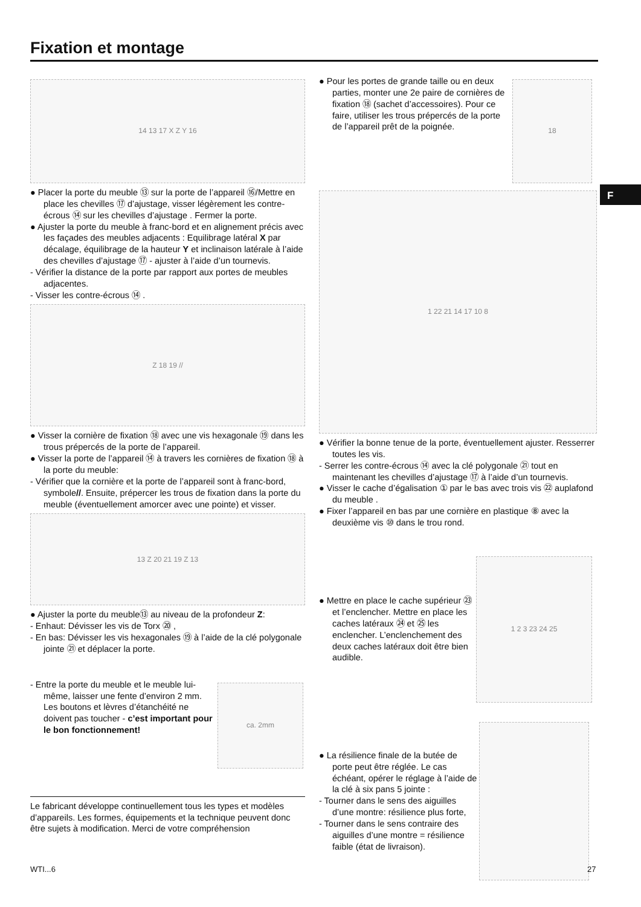Fixation et montage
F
14 13 17 X Z Y 16
● Placer la porte du meuble ⑬ sur la porte de l’appareil ⑯/Mettre en place les chevilles ⑰ d’ajustage, visser légèrement les contre-écrous ⑭ sur les chevilles d’ajustage . Fermer la porte.
● Ajuster la porte du meuble à franc-bord et en alignement précis avec les façades des meubles adjacents : Equilibrage latéral X par décalage, équilibrage de la hauteur Y et inclinaison latérale à l’aide des chevilles d’ajustage ⑰ - ajuster à l’aide d’un tournevis.
- Vérifier la distance de la porte par rapport aux portes de meubles adjacentes.
- Visser les contre-écrous ⑭ .
Z 18 19 //
● Visser la cornière de fixation ⑱ avec une vis hexagonale ⑲ dans les trous prépercés de la porte de l’appareil.
● Visser la porte de l’appareil ⑭ à travers les cornières de fixation ⑱ à la porte du meuble:
- Vérifier que la cornière et la porte de l’appareil sont à franc-bord, symbole//. Ensuite, prépercer les trous de fixation dans la porte du meuble (éventuellement amorcer avec une pointe) et visser.
13 Z 20 21 19 Z 13
● Ajuster la porte du meuble⑬ au niveau de la profondeur Z:
- Enhaut: Dévisser les vis de Torx ⑳ ,
- En bas: Dévisser les vis hexagonales ⑲ à l’aide de la clé polygonale jointe ㉑ et déplacer la porte.
- Entre la porte du meuble et le meuble lui-même, laisser une fente d’environ 2 mm. Les boutons et lèvres d’étanchéité ne doivent pas toucher - c’est important pour le bon fonctionnement!
ca. 2mm
Le fabricant développe continuellement tous les types et modèles d’appareils. Les formes, équipements et la technique peuvent donc être sujets à modification. Merci de votre compréhension
● Pour les portes de grande taille ou en deux parties, monter une 2e paire de cornières de fixation ⑱ (sachet d’accessoires). Pour ce faire, utiliser les trous prépercés de la porte de l’appareil prêt de la poignée.
18
1 22 21 14 17 10 8
● Vérifier la bonne tenue de la porte, éventuellement ajuster. Resserrer toutes les vis.
- Serrer les contre-écrous ⑭ avec la clé polygonale ㉑ tout en maintenant les chevilles d’ajustage ⑰ à l’aide d’un tournevis.
● Visser le cache d’égalisation ① par le bas avec trois vis ㉒ auplafond du meuble .
● Fixer l’appareil en bas par une cornière en plastique ⑧ avec la deuxième vis ⑩ dans le trou rond.
● Mettre en place le cache supérieur ㉓ et l’enclencher. Mettre en place les caches latéraux ㉔ et ㉕ les enclencher. L’enclenchement des deux caches latéraux doit être bien audible.
1 2 3 23 24 25
● La résilience finale de la butée de porte peut être réglée. Le cas échéant, opérer le réglage à l’aide de la clé à six pans 5 jointe :
- Tourner dans le sens des aiguilles d’une montre: résilience plus forte,
- Tourner dans le sens contraire des aiguilles d’une montre = résilience faible (état de livraison).
WTI...6 27